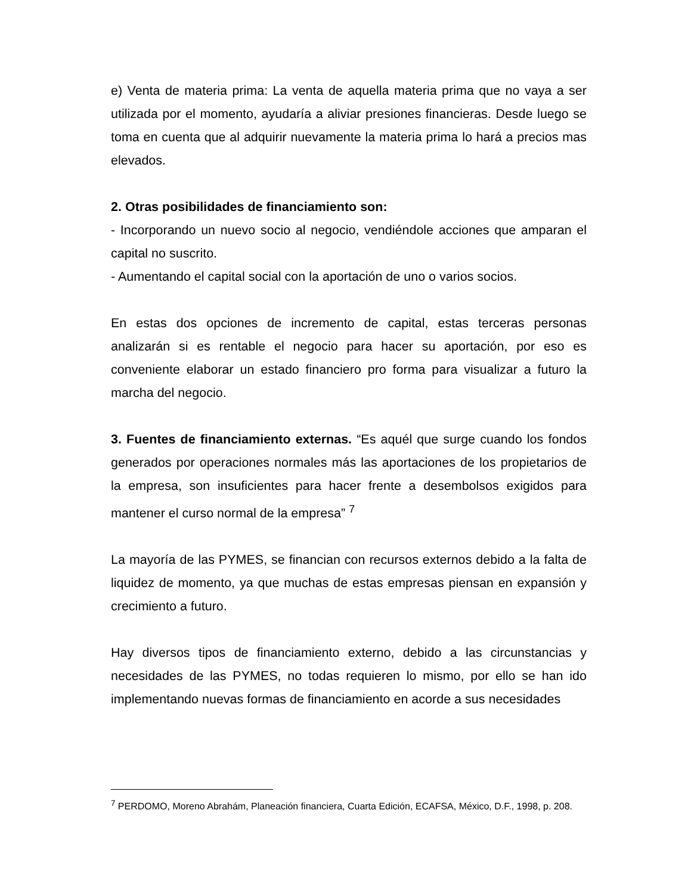e) Venta de materia prima: La venta de aquella materia prima que no vaya a ser utilizada por el momento, ayudaría a aliviar presiones financieras. Desde luego se toma en cuenta que al adquirir nuevamente la materia prima lo hará a precios mas elevados.
2. Otras posibilidades de financiamiento son:
- Incorporando un nuevo socio al negocio, vendiéndole acciones que amparan el capital no suscrito.
- Aumentando el capital social con la aportación de uno o varios socios.
En estas dos opciones de incremento de capital, estas terceras personas analizarán si es rentable el negocio para hacer su aportación, por eso es conveniente elaborar un estado financiero pro forma para visualizar a futuro la marcha del negocio.
3. Fuentes de financiamiento externas. “Es aquél que surge cuando los fondos generados por operaciones normales más las aportaciones de los propietarios de la empresa, son insuficientes para hacer frente a desembolsos exigidos para mantener el curso normal de la empresa” <sup>7</sup>
La mayoría de las PYMES, se financian con recursos externos debido a la falta de liquidez de momento, ya que muchas de estas empresas piensan en expansión y crecimiento a futuro.
Hay diversos tipos de financiamiento externo, debido a las circunstancias y necesidades de las PYMES, no todas requieren lo mismo, por ello se han ido implementando nuevas formas de financiamiento en acorde a sus necesidades
<sup>7</sup> PERDOMO, Moreno Abrahám, Planeación financiera, Cuarta Edición, ECAFSA, México, D.F., 1998, p. 208.